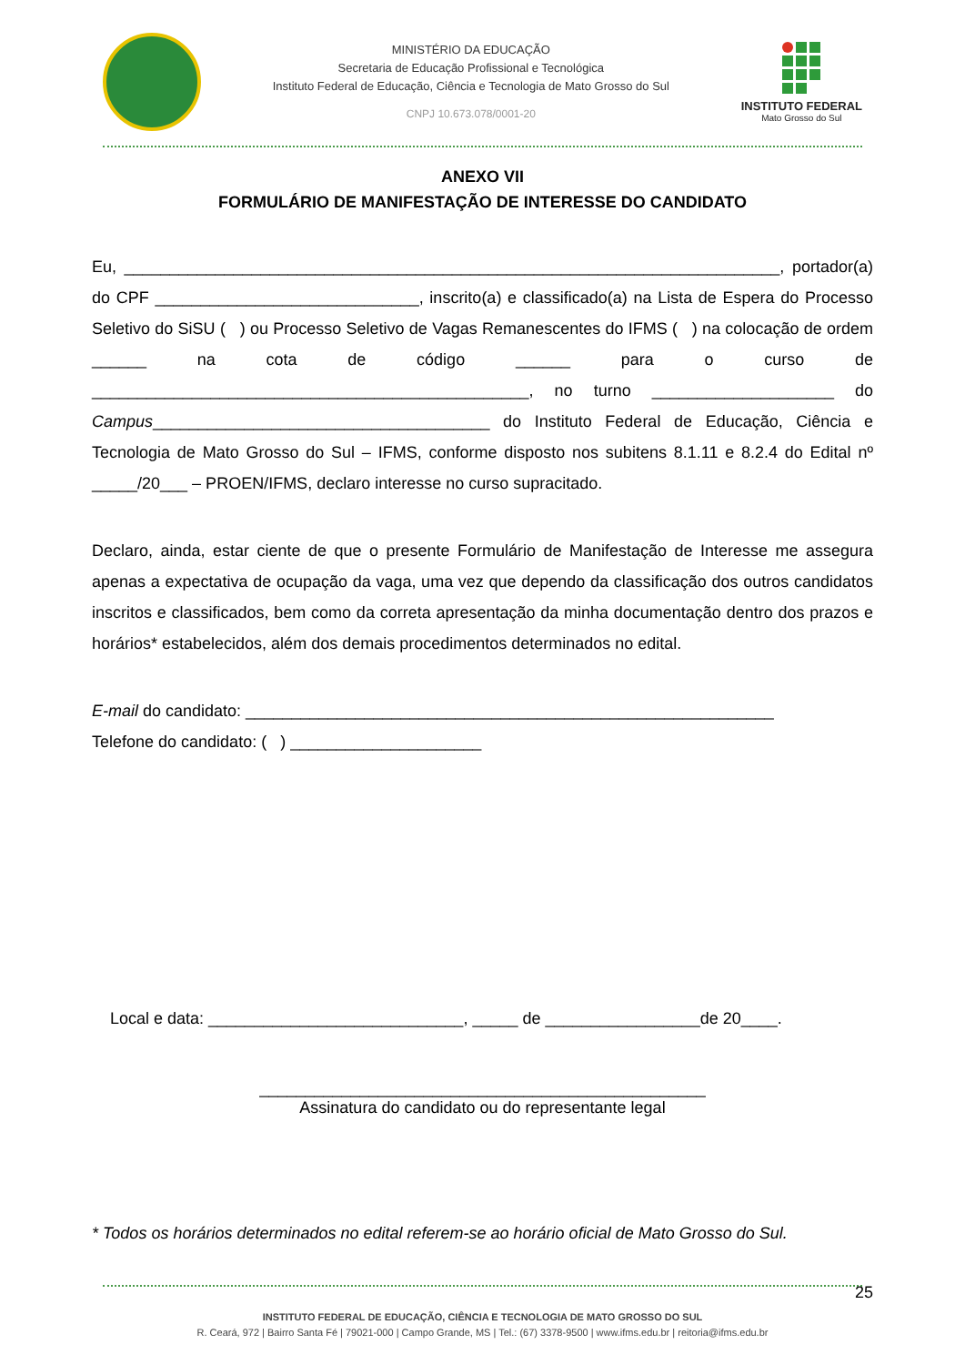MINISTÉRIO DA EDUCAÇÃO
Secretaria de Educação Profissional e Tecnológica
Instituto Federal de Educação, Ciência e Tecnologia de Mato Grosso do Sul
CNPJ 10.673.078/0001-20
INSTITUTO FEDERAL
Mato Grosso do Sul
ANEXO VII
FORMULÁRIO DE MANIFESTAÇÃO DE INTERESSE DO CANDIDATO
Eu, ________________________________________________________________________, portador(a) do CPF _____________________________, inscrito(a) e classificado(a) na Lista de Espera do Processo Seletivo do SiSU ( ) ou Processo Seletivo de Vagas Remanescentes do IFMS ( ) na colocação de ordem ______ na cota de código ______ para o curso de ________________________________________________, no turno ____________________ do Campus_____________________________________ do Instituto Federal de Educação, Ciência e Tecnologia de Mato Grosso do Sul – IFMS, conforme disposto nos subitens 8.1.11 e 8.2.4 do Edital nº _____/20___ – PROEN/IFMS, declaro interesse no curso supracitado.
Declaro, ainda, estar ciente de que o presente Formulário de Manifestação de Interesse me assegura apenas a expectativa de ocupação da vaga, uma vez que dependo da classificação dos outros candidatos inscritos e classificados, bem como da correta apresentação da minha documentação dentro dos prazos e horários* estabelecidos, além dos demais procedimentos determinados no edital.
E-mail do candidato: __________________________________________________________
Telefone do candidato: ( ) _____________________
Local e data: ____________________________, _____ de _________________de 20____.
_________________________________________________
Assinatura do candidato ou do representante legal
* Todos os horários determinados no edital referem-se ao horário oficial de Mato Grosso do Sul.
25
INSTITUTO FEDERAL DE EDUCAÇÃO, CIÊNCIA E TECNOLOGIA DE MATO GROSSO DO SUL
R. Ceará, 972 | Bairro Santa Fé | 79021-000 | Campo Grande, MS | Tel.: (67) 3378-9500 | www.ifms.edu.br | reitoria@ifms.edu.br